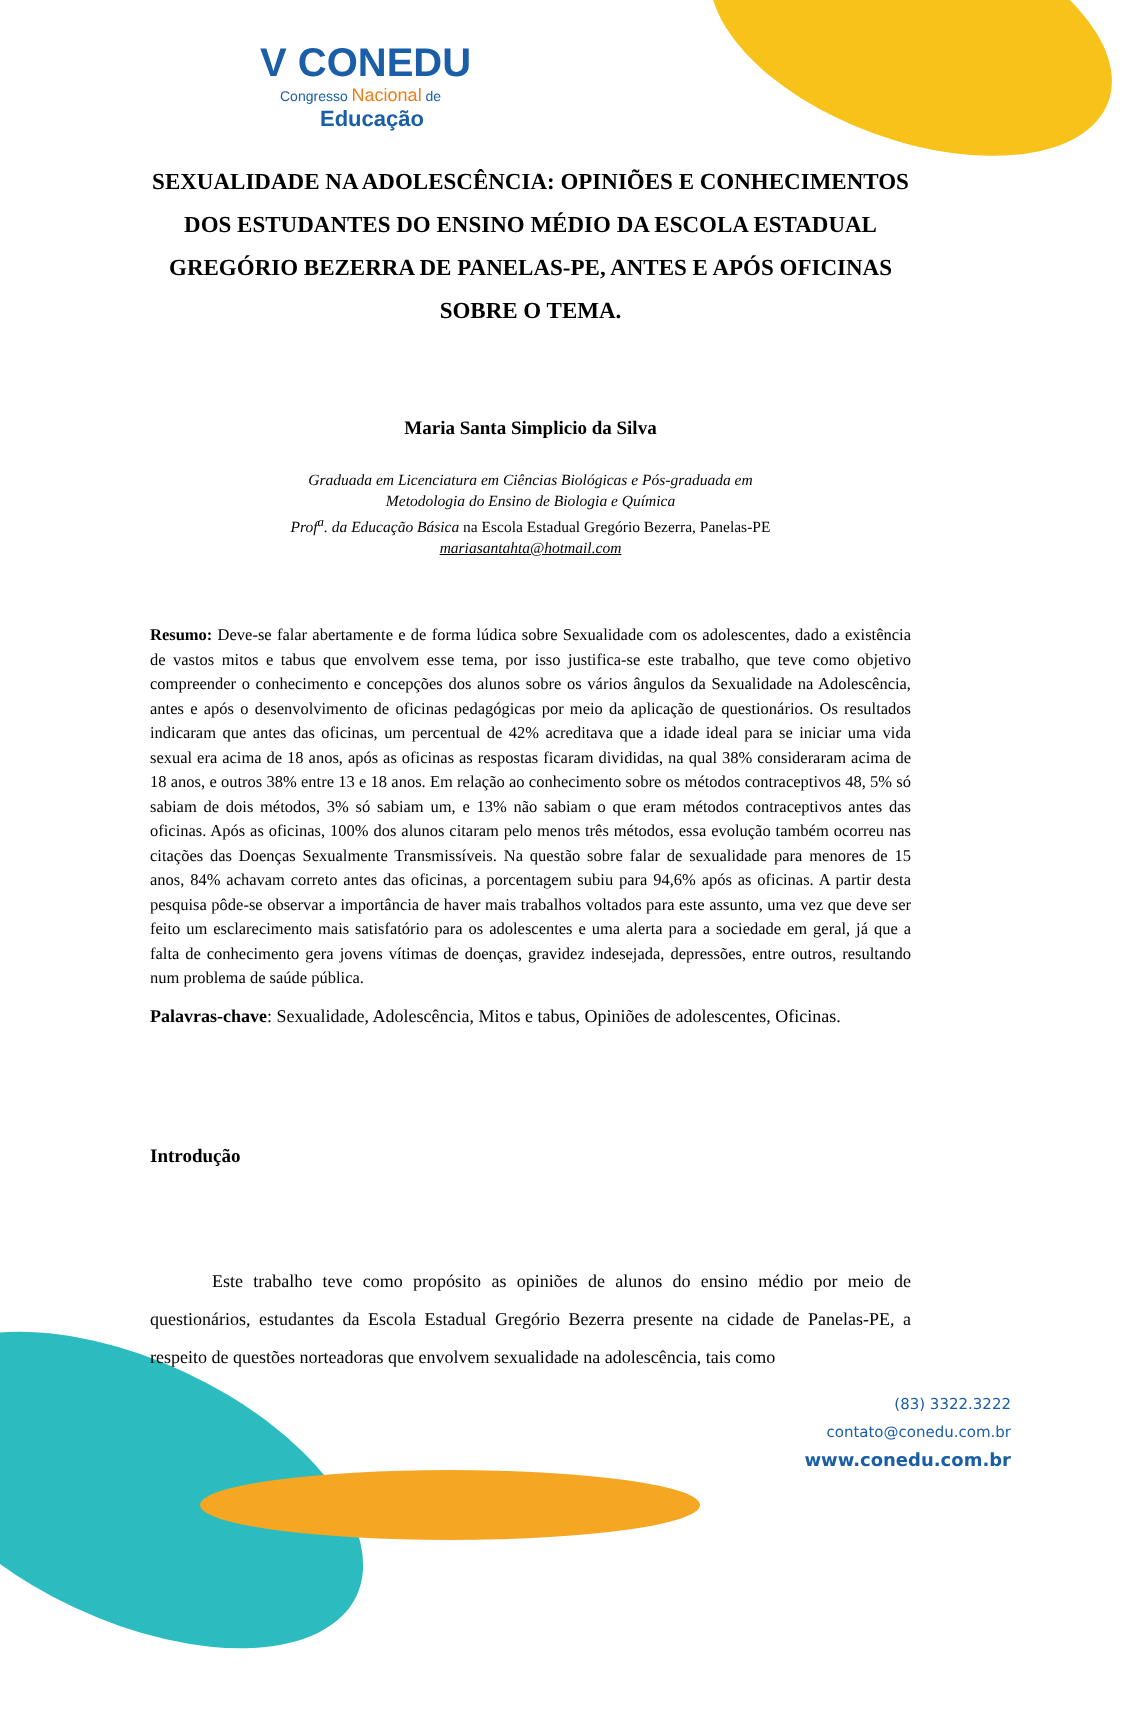V CONEDU
Congresso Nacional de
Educação
SEXUALIDADE NA ADOLESCÊNCIA: OPINIÕES E CONHECIMENTOS DOS ESTUDANTES DO ENSINO MÉDIO DA ESCOLA ESTADUAL GREGÓRIO BEZERRA DE PANELAS-PE, ANTES E APÓS OFICINAS SOBRE O TEMA.
Maria Santa Simplicio da Silva
Graduada em Licenciatura em Ciências Biológicas e Pós-graduada em
Metodologia do Ensino de Biologia e Química
Prof<sup>a</sup>. da Educação Básica na Escola Estadual Gregório Bezerra, Panelas-PE
mariasantahta@hotmail.com
Resumo: Deve-se falar abertamente e de forma lúdica sobre Sexualidade com os adolescentes, dado a existência de vastos mitos e tabus que envolvem esse tema, por isso justifica-se este trabalho, que teve como objetivo compreender o conhecimento e concepções dos alunos sobre os vários ângulos da Sexualidade na Adolescência, antes e após o desenvolvimento de oficinas pedagógicas por meio da aplicação de questionários. Os resultados indicaram que antes das oficinas, um percentual de 42% acreditava que a idade ideal para se iniciar uma vida sexual era acima de 18 anos, após as oficinas as respostas ficaram divididas, na qual 38% consideraram acima de 18 anos, e outros 38% entre 13 e 18 anos. Em relação ao conhecimento sobre os métodos contraceptivos 48, 5% só sabiam de dois métodos, 3% só sabiam um, e 13% não sabiam o que eram métodos contraceptivos antes das oficinas. Após as oficinas, 100% dos alunos citaram pelo menos três métodos, essa evolução também ocorreu nas citações das Doenças Sexualmente Transmissíveis. Na questão sobre falar de sexualidade para menores de 15 anos, 84% achavam correto antes das oficinas, a porcentagem subiu para 94,6% após as oficinas. A partir desta pesquisa pôde-se observar a importância de haver mais trabalhos voltados para este assunto, uma vez que deve ser feito um esclarecimento mais satisfatório para os adolescentes e uma alerta para a sociedade em geral, já que a falta de conhecimento gera jovens vítimas de doenças, gravidez indesejada, depressões, entre outros, resultando num problema de saúde pública.
Palavras-chave: Sexualidade, Adolescência, Mitos e tabus, Opiniões de adolescentes, Oficinas.
Introdução
Este trabalho teve como propósito as opiniões de alunos do ensino médio por meio de questionários, estudantes da Escola Estadual Gregório Bezerra presente na cidade de Panelas-PE, a respeito de questões norteadoras que envolvem sexualidade na adolescência, tais como
(83) 3322.3222
contato@conedu.com.br
www.conedu.com.br